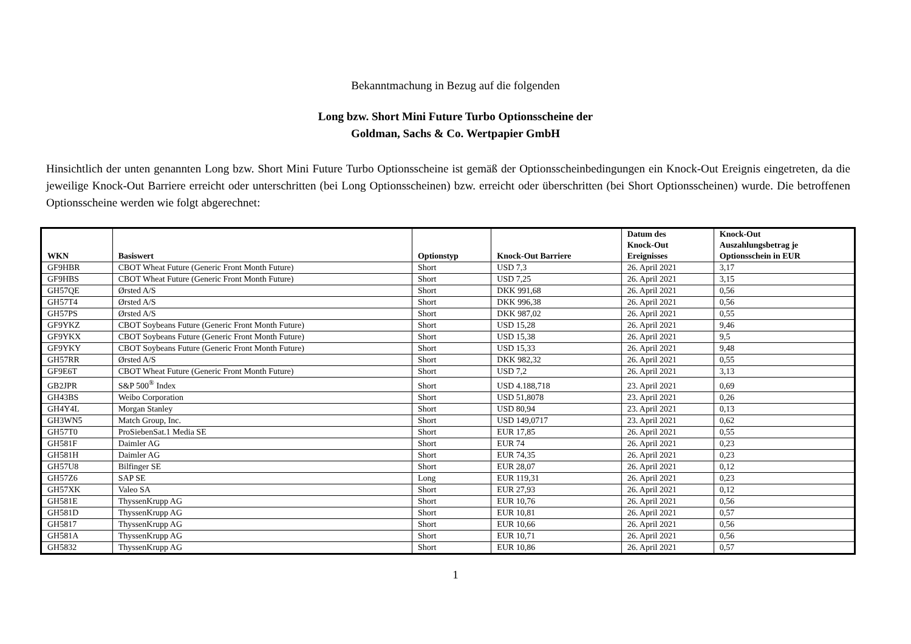Bekanntmachung in Bezug auf die folgenden
Long bzw. Short Mini Future Turbo Optionsscheine der
Goldman, Sachs & Co. Wertpapier GmbH
Hinsichtlich der unten genannten Long bzw. Short Mini Future Turbo Optionsscheine ist gemäß der Optionsscheinbedingungen ein Knock-Out Ereignis eingetreten, da die jeweilige Knock-Out Barriere erreicht oder unterschritten (bei Long Optionsscheinen) bzw. erreicht oder überschritten (bei Short Optionsscheinen) wurde. Die betroffenen Optionsscheine werden wie folgt abgerechnet:
| WKN | Basiswert | Optionstyp | Knock-Out Barriere | Datum des Knock-Out Ereignisses | Knock-Out Auszahlungsbetrag je Optionsschein in EUR |
| --- | --- | --- | --- | --- | --- |
| GF9HBR | CBOT Wheat Future (Generic Front Month Future) | Short | USD 7,3 | 26. April 2021 | 3,17 |
| GF9HBS | CBOT Wheat Future (Generic Front Month Future) | Short | USD 7,25 | 26. April 2021 | 3,15 |
| GH57QE | Ørsted A/S | Short | DKK 991,68 | 26. April 2021 | 0,56 |
| GH57T4 | Ørsted A/S | Short | DKK 996,38 | 26. April 2021 | 0,56 |
| GH57PS | Ørsted A/S | Short | DKK 987,02 | 26. April 2021 | 0,55 |
| GF9YKZ | CBOT Soybeans Future (Generic Front Month Future) | Short | USD 15,28 | 26. April 2021 | 9,46 |
| GF9YKX | CBOT Soybeans Future (Generic Front Month Future) | Short | USD 15,38 | 26. April 2021 | 9,5 |
| GF9YKY | CBOT Soybeans Future (Generic Front Month Future) | Short | USD 15,33 | 26. April 2021 | 9,48 |
| GH57RR | Ørsted A/S | Short | DKK 982,32 | 26. April 2021 | 0,55 |
| GF9E6T | CBOT Wheat Future (Generic Front Month Future) | Short | USD 7,2 | 26. April 2021 | 3,13 |
| GB2JPR | S&P 500<sup>®</sup> Index | Short | USD 4.188,718 | 23. April 2021 | 0,69 |
| GH43BS | Weibo Corporation | Short | USD 51,8078 | 23. April 2021 | 0,26 |
| GH4Y4L | Morgan Stanley | Short | USD 80,94 | 23. April 2021 | 0,13 |
| GH3WN5 | Match Group, Inc. | Short | USD 149,0717 | 23. April 2021 | 0,62 |
| GH57T0 | ProSiebenSat.1 Media SE | Short | EUR 17,85 | 26. April 2021 | 0,55 |
| GH581F | Daimler AG | Short | EUR 74 | 26. April 2021 | 0,23 |
| GH581H | Daimler AG | Short | EUR 74,35 | 26. April 2021 | 0,23 |
| GH57U8 | Bilfinger SE | Short | EUR 28,07 | 26. April 2021 | 0,12 |
| GH57Z6 | SAP SE | Long | EUR 119,31 | 26. April 2021 | 0,23 |
| GH57XK | Valeo SA | Short | EUR 27,93 | 26. April 2021 | 0,12 |
| GH581E | ThyssenKrupp AG | Short | EUR 10,76 | 26. April 2021 | 0,56 |
| GH581D | ThyssenKrupp AG | Short | EUR 10,81 | 26. April 2021 | 0,57 |
| GH5817 | ThyssenKrupp AG | Short | EUR 10,66 | 26. April 2021 | 0,56 |
| GH581A | ThyssenKrupp AG | Short | EUR 10,71 | 26. April 2021 | 0,56 |
| GH5832 | ThyssenKrupp AG | Short | EUR 10,86 | 26. April 2021 | 0,57 |
1